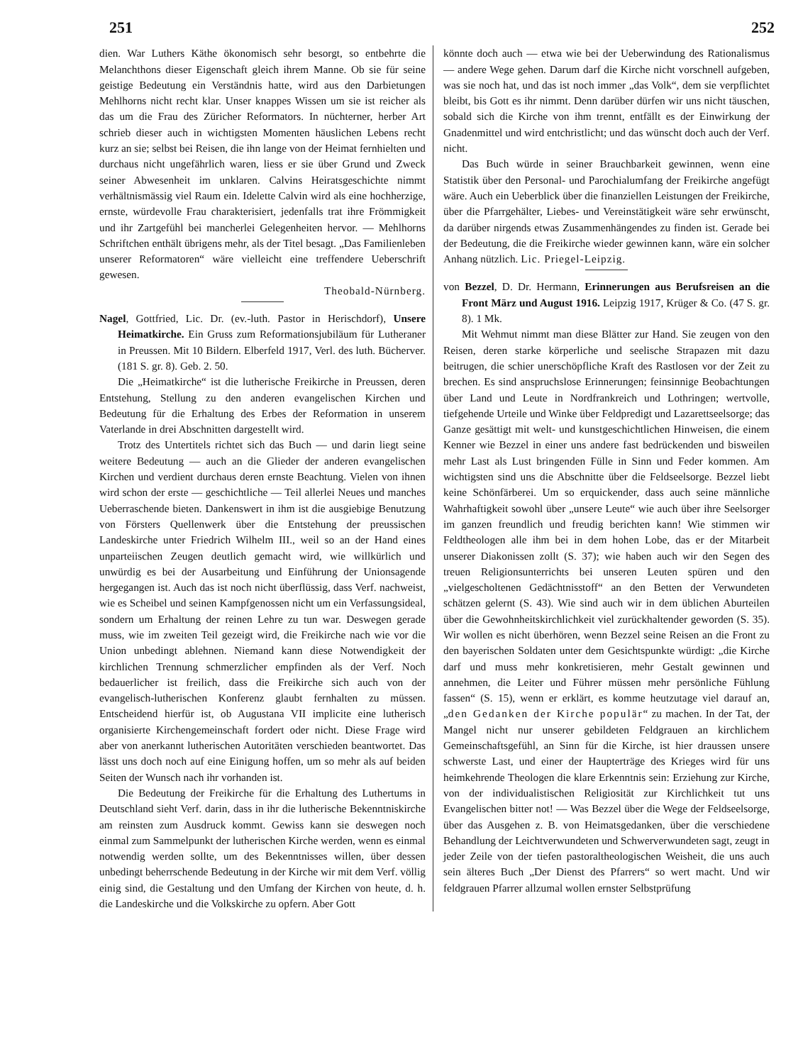251 252
dien. War Luthers Käthe ökonomisch sehr besorgt, so entbehrte die Melanchthons dieser Eigenschaft gleich ihrem Manne. Ob sie für seine geistige Bedeutung ein Verständnis hatte, wird aus den Darbietungen Mehlhorns nicht recht klar. Unser knappes Wissen um sie ist reicher als das um die Frau des Züricher Reformators. In nüchterner, herber Art schrieb dieser auch in wichtigsten Momenten häuslichen Lebens recht kurz an sie; selbst bei Reisen, die ihn lange von der Heimat fernhielten und durchaus nicht ungefährlich waren, liess er sie über Grund und Zweck seiner Abwesenheit im unklaren. Calvins Heiratsgeschichte nimmt verhältnismässig viel Raum ein. Idelette Calvin wird als eine hochherzige, ernste, würdevolle Frau charakterisiert, jedenfalls trat ihre Frömmigkeit und ihr Zartgefühl bei mancherlei Gelegenheiten hervor. — Mehlhorns Schriftchen enthält übrigens mehr, als der Titel besagt. „Das Familienleben unserer Reformatoren“ wäre vielleicht eine treffendere Ueberschrift gewesen.
Theobald-Nürnberg.
Nagel, Gottfried, Lic. Dr. (ev.-luth. Pastor in Herischdorf), Unsere Heimatkirche. Ein Gruss zum Reformationsjubiläum für Lutheraner in Preussen. Mit 10 Bildern. Elberfeld 1917, Verl. des luth. Bücherver. (181 S. gr. 8). Geb. 2. 50.
Die „Heimatkirche“ ist die lutherische Freikirche in Preussen, deren Entstehung, Stellung zu den anderen evangelischen Kirchen und Bedeutung für die Erhaltung des Erbes der Reformation in unserem Vaterlande in drei Abschnitten dargestellt wird.
Trotz des Untertitels richtet sich das Buch — und darin liegt seine weitere Bedeutung — auch an die Glieder der anderen evangelischen Kirchen und verdient durchaus deren ernste Beachtung. Vielen von ihnen wird schon der erste — geschichtliche — Teil allerlei Neues und manches Ueberraschende bieten. Dankenswert in ihm ist die ausgiebige Benutzung von Försters Quellenwerk über die Entstehung der preussischen Landeskirche unter Friedrich Wilhelm III., weil so an der Hand eines unparteiischen Zeugen deutlich gemacht wird, wie willkürlich und unwürdig es bei der Ausarbeitung und Einführung der Unionsagende hergegangen ist. Auch das ist noch nicht überflüssig, dass Verf. nachweist, wie es Scheibel und seinen Kampfgenossen nicht um ein Verfassungsideal, sondern um Erhaltung der reinen Lehre zu tun war. Deswegen gerade muss, wie im zweiten Teil gezeigt wird, die Freikirche nach wie vor die Union unbedingt ablehnen. Niemand kann diese Notwendigkeit der kirchlichen Trennung schmerzlicher empfinden als der Verf. Noch bedauerlicher ist freilich, dass die Freikirche sich auch von der evangelisch-lutherischen Konferenz glaubt fernhalten zu müssen. Entscheidend hierfür ist, ob Augustana VII implicite eine lutherisch organisierte Kirchengemeinschaft fordert oder nicht. Diese Frage wird aber von anerkannt lutherischen Autoritäten verschieden beantwortet. Das lässt uns doch noch auf eine Einigung hoffen, um so mehr als auf beiden Seiten der Wunsch nach ihr vorhanden ist.
Die Bedeutung der Freikirche für die Erhaltung des Luthertums in Deutschland sieht Verf. darin, dass in ihr die lutherische Bekenntniskirche am reinsten zum Ausdruck kommt. Gewiss kann sie deswegen noch einmal zum Sammelpunkt der lutherischen Kirche werden, wenn es einmal notwendig werden sollte, um des Bekenntnisses willen, über dessen unbedingt beherrschende Bedeutung in der Kirche wir mit dem Verf. völlig einig sind, die Gestaltung und den Umfang der Kirchen von heute, d. h. die Landeskirche und die Volkskirche zu opfern. Aber Gott
könnte doch auch — etwa wie bei der Ueberwindung des Rationalismus — andere Wege gehen. Darum darf die Kirche nicht vorschnell aufgeben, was sie noch hat, und das ist noch immer „das Volk“, dem sie verpflichtet bleibt, bis Gott es ihr nimmt. Denn darüber dürfen wir uns nicht täuschen, sobald sich die Kirche von ihm trennt, entfällt es der Einwirkung der Gnadenmittel und wird entchristlicht; und das wünscht doch auch der Verf. nicht.
Das Buch würde in seiner Brauchbarkeit gewinnen, wenn eine Statistik über den Personal- und Parochialumfang der Freikirche angefügt wäre. Auch ein Ueberblick über die finanziellen Leistungen der Freikirche, über die Pfarrgehälter, Liebes- und Vereinstätigkeit wäre sehr erwünscht, da darüber nirgends etwas Zusammenhängendes zu finden ist. Gerade bei der Bedeutung, die die Freikirche wieder gewinnen kann, wäre ein solcher Anhang nützlich. Lic. Priegel-Leipzig.
von Bezzel, D. Dr. Hermann, Erinnerungen aus Berufsreisen an die Front März und August 1916. Leipzig 1917, Krüger & Co. (47 S. gr. 8). 1 Mk.
Mit Wehmut nimmt man diese Blätter zur Hand. Sie zeugen von den Reisen, deren starke körperliche und seelische Strapazen mit dazu beitrugen, die schier unerschöpfliche Kraft des Rastlosen vor der Zeit zu brechen. Es sind anspruchslose Erinnerungen; feinsinnige Beobachtungen über Land und Leute in Nordfrankreich und Lothringen; wertvolle, tiefgehende Urteile und Winke über Feldpredigt und Lazarettseelsorge; das Ganze gesättigt mit welt- und kunstgeschichtlichen Hinweisen, die einem Kenner wie Bezzel in einer uns andere fast bedrückenden und bisweilen mehr Last als Lust bringenden Fülle in Sinn und Feder kommen. Am wichtigsten sind uns die Abschnitte über die Feldseelsorge. Bezzel liebt keine Schönfärberei. Um so erquickender, dass auch seine männliche Wahrhaftigkeit sowohl über „unsere Leute“ wie auch über ihre Seelsorger im ganzen freundlich und freudig berichten kann! Wie stimmen wir Feldtheologen alle ihm bei in dem hohen Lobe, das er der Mitarbeit unserer Diakonissen zollt (S. 37); wie haben auch wir den Segen des treuen Religionsunterrichts bei unseren Leuten spüren und den „vielgescholtenen Gedächtnisstoff“ an den Betten der Verwundeten schätzen gelernt (S. 43). Wie sind auch wir in dem üblichen Aburteilen über die Gewohnheitskirchlichkeit viel zurückhaltender geworden (S. 35). Wir wollen es nicht überhören, wenn Bezzel seine Reisen an die Front zu den bayerischen Soldaten unter dem Gesichtspunkte würdigt: „die Kirche darf und muss mehr konkretisieren, mehr Gestalt gewinnen und annehmen, die Leiter und Führer müssen mehr persönliche Fühlung fassen“ (S. 15), wenn er erklärt, es komme heutzutage viel darauf an, „den Gedanken der Kirche populär“ zu machen. In der Tat, der Mangel nicht nur unserer gebildeten Feldgrauen an kirchlichem Gemeinschaftsgefühl, an Sinn für die Kirche, ist hier draussen unsere schwerste Last, und einer der Haupterträge des Krieges wird für uns heimkehrende Theologen die klare Erkenntnis sein: Erziehung zur Kirche, von der individualistischen Religiosität zur Kirchlichkeit tut uns Evangelischen bitter not! — Was Bezzel über die Wege der Feldseelsorge, über das Ausgehen z. B. von Heimatsgedanken, über die verschiedene Behandlung der Leichtverwundeten und Schwerverwundeten sagt, zeugt in jeder Zeile von der tiefen pastoraltheologischen Weisheit, die uns auch sein älteres Buch „Der Dienst des Pfarrers“ so wert macht. Und wir feldgrauen Pfarrer allzumal wollen ernster Selbstprüfung